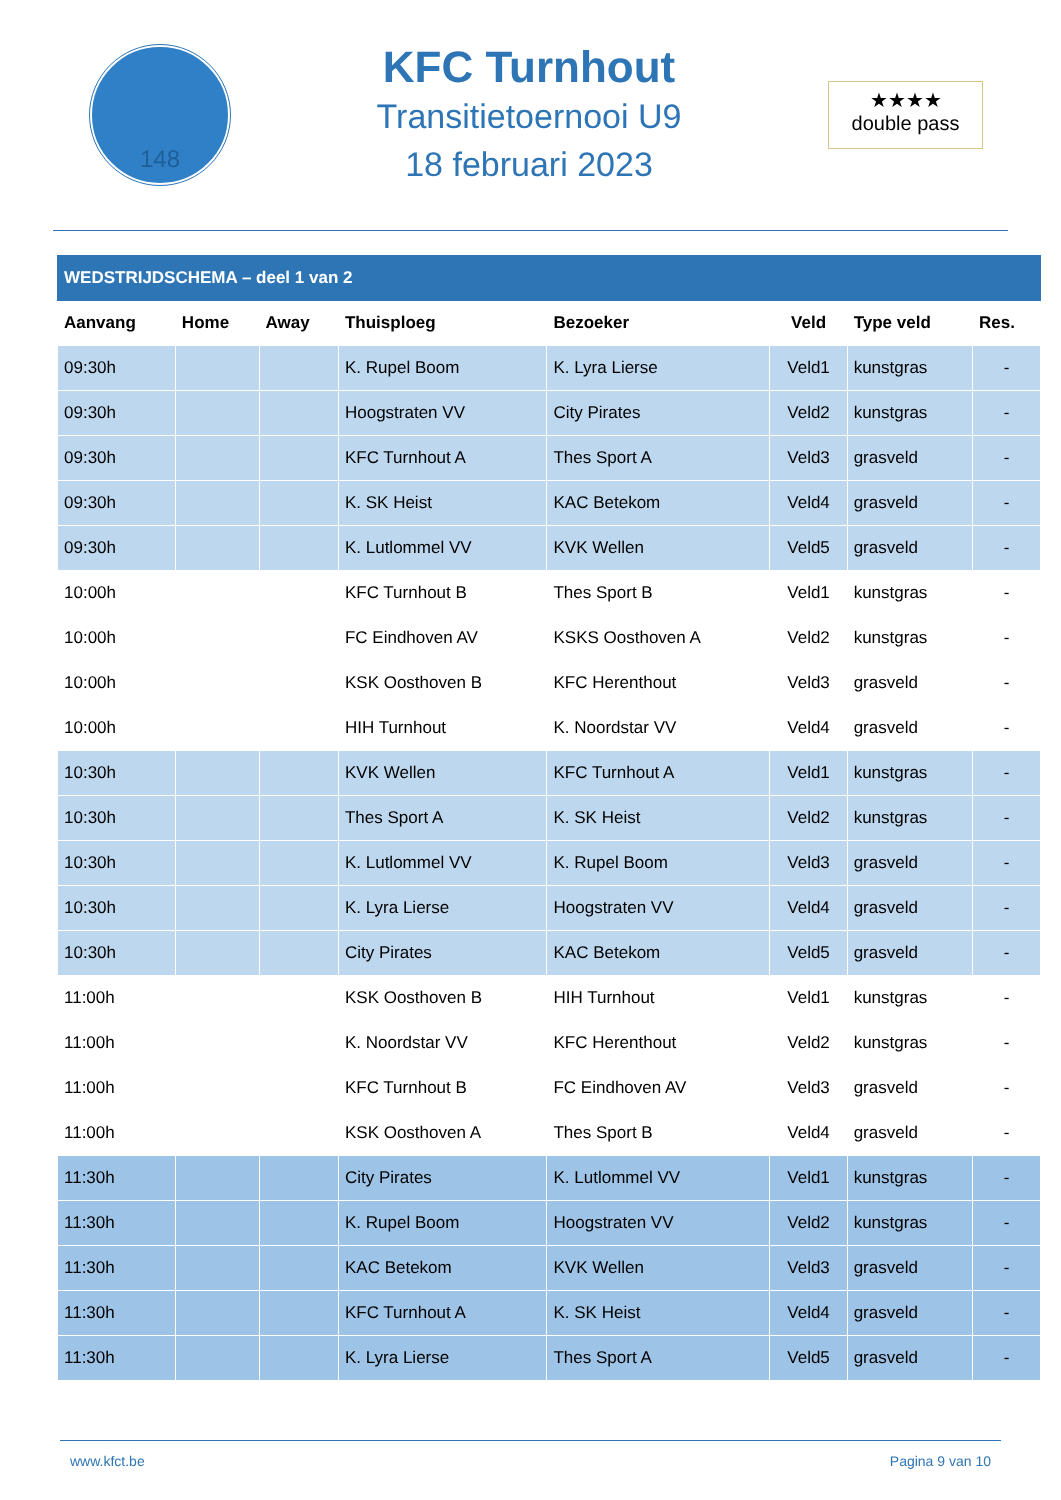148
KFC Turnhout
Transitietoernooi U9
18 februari 2023
★★★★
double pass
| WEDSTRIJDSCHEMA – deel 1 van 2 | | | | | | | |
| Aanvang | Home | Away | Thuisploeg | Bezoeker | Veld | Type veld | Res. |
| 09:30h | | | K. Rupel Boom | K. Lyra Lierse | Veld1 | kunstgras | - |
| 09:30h | | | Hoogstraten VV | City Pirates | Veld2 | kunstgras | - |
| 09:30h | | | KFC Turnhout A | Thes Sport A | Veld3 | grasveld | - |
| 09:30h | | | K. SK Heist | KAC Betekom | Veld4 | grasveld | - |
| 09:30h | | | K. Lutlommel VV | KVK Wellen | Veld5 | grasveld | - |
| 10:00h | | | KFC Turnhout B | Thes Sport B | Veld1 | kunstgras | - |
| 10:00h | | | FC Eindhoven AV | KSKS Oosthoven A | Veld2 | kunstgras | - |
| 10:00h | | | KSK Oosthoven B | KFC Herenthout | Veld3 | grasveld | - |
| 10:00h | | | HIH Turnhout | K. Noordstar VV | Veld4 | grasveld | - |
| 10:30h | | | KVK Wellen | KFC Turnhout A | Veld1 | kunstgras | - |
| 10:30h | | | Thes Sport A | K. SK Heist | Veld2 | kunstgras | - |
| 10:30h | | | K. Lutlommel VV | K. Rupel Boom | Veld3 | grasveld | - |
| 10:30h | | | K. Lyra Lierse | Hoogstraten VV | Veld4 | grasveld | - |
| 10:30h | | | City Pirates | KAC Betekom | Veld5 | grasveld | - |
| 11:00h | | | KSK Oosthoven B | HIH Turnhout | Veld1 | kunstgras | - |
| 11:00h | | | K. Noordstar VV | KFC Herenthout | Veld2 | kunstgras | - |
| 11:00h | | | KFC Turnhout B | FC Eindhoven AV | Veld3 | grasveld | - |
| 11:00h | | | KSK Oosthoven A | Thes Sport B | Veld4 | grasveld | - |
| 11:30h | | | City Pirates | K. Lutlommel VV | Veld1 | kunstgras | - |
| 11:30h | | | K. Rupel Boom | Hoogstraten VV | Veld2 | kunstgras | - |
| 11:30h | | | KAC Betekom | KVK Wellen | Veld3 | grasveld | - |
| 11:30h | | | KFC Turnhout A | K. SK Heist | Veld4 | grasveld | - |
| 11:30h | | | K. Lyra Lierse | Thes Sport A | Veld5 | grasveld | - |
www.kfct.be Pagina 9 van 10